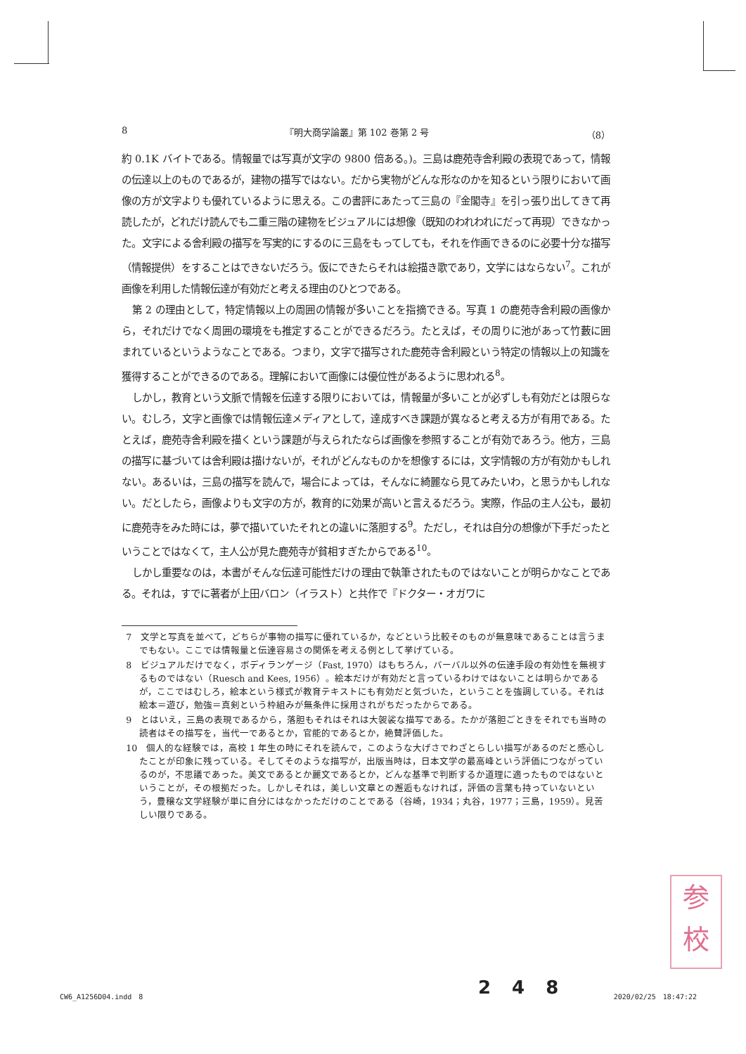8 『明大商学論叢』第 102 巻第 2 号 （8）
約 0.1K バイトである。情報量では写真が文字の 9800 倍ある。)。三島は鹿苑寺舎利殿の表現であって，情報の伝達以上のものであるが，建物の描写ではない。だから実物がどんな形なのかを知るという限りにおいて画像の方が文字よりも優れているように思える。この書評にあたって三島の『金閣寺』を引っ張り出してきて再読したが，どれだけ読んでも二重三階の建物をビジュアルには想像（既知のわれわれにだって再現）できなかった。文字による舎利殿の描写を写実的にするのに三島をもってしても，それを作画できるのに必要十分な描写（情報提供）をすることはできないだろう。仮にできたらそれは絵描き歌であり，文学にはならない<sup>7</sup>。これが画像を利用した情報伝達が有効だと考える理由のひとつである。
第 2 の理由として，特定情報以上の周囲の情報が多いことを指摘できる。写真 1 の鹿苑寺舎利殿の画像から，それだけでなく周囲の環境をも推定することができるだろう。たとえば，その周りに池があって竹藪に囲まれているというようなことである。つまり，文字で描写された鹿苑寺舎利殿という特定の情報以上の知識を獲得することができるのである。理解において画像には優位性があるように思われる<sup>8</sup>。
しかし，教育という文脈で情報を伝達する限りにおいては，情報量が多いことが必ずしも有効だとは限らない。むしろ，文字と画像では情報伝達メディアとして，達成すべき課題が異なると考える方が有用である。たとえば，鹿苑寺舎利殿を描くという課題が与えられたならば画像を参照することが有効であろう。他方，三島の描写に基づいては舎利殿は描けないが，それがどんなものかを想像するには，文字情報の方が有効かもしれない。あるいは，三島の描写を読んで，場合によっては，そんなに綺麗なら見てみたいわ，と思うかもしれない。だとしたら，画像よりも文字の方が，教育的に効果が高いと言えるだろう。実際，作品の主人公も，最初に鹿苑寺をみた時には，夢で描いていたそれとの違いに落胆する<sup>9</sup>。ただし，それは自分の想像が下手だったということではなくて，主人公が見た鹿苑寺が貧相すぎたからである<sup>10</sup>。
しかし重要なのは，本書がそんな伝達可能性だけの理由で執筆されたものではないことが明らかなことである。それは，すでに著者が上田バロン（イラスト）と共作で『ドクター・オガワに
7　文学と写真を並べて，どちらが事物の描写に優れているか，などという比較そのものが無意味であることは言うまでもない。ここでは情報量と伝達容易さの関係を考える例として挙げている。
8　ビジュアルだけでなく，ボディランゲージ（Fast, 1970）はもちろん，バーバル以外の伝達手段の有効性を無視するものではない（Ruesch and Kees, 1956）。絵本だけが有効だと言っているわけではないことは明らかであるが，ここではむしろ，絵本という様式が教育テキストにも有効だと気づいた，ということを強調している。それは絵本＝遊び，勉強＝真剣という枠組みが無条件に採用されがちだったからである。
9　とはいえ，三島の表現であるから，落胆もそれはそれは大袈裟な描写である。たかが落胆ごときをそれでも当時の読者はその描写を，当代一であるとか，官能的であるとか，絶賛評価した。
10　個人的な経験では，高校 1 年生の時にそれを読んで，このような大げさでわざとらしい描写があるのだと感心したことが印象に残っている。そしてそのような描写が，出版当時は，日本文学の最高峰という評価につながっているのが，不思議であった。美文であるとか麗文であるとか，どんな基準で判断するか道理に適ったものではないということが，その根拠だった。しかしそれは，美しい文章との邂逅もなければ，評価の言葉も持っていないという，豊穣な文学経験が単に自分にはなかっただけのことである（谷崎，1934；丸谷，1977；三島，1959）。見苦しい限りである。
参
校
248
CW6_A1256D04.indd　8 2020/02/25　18:47:22